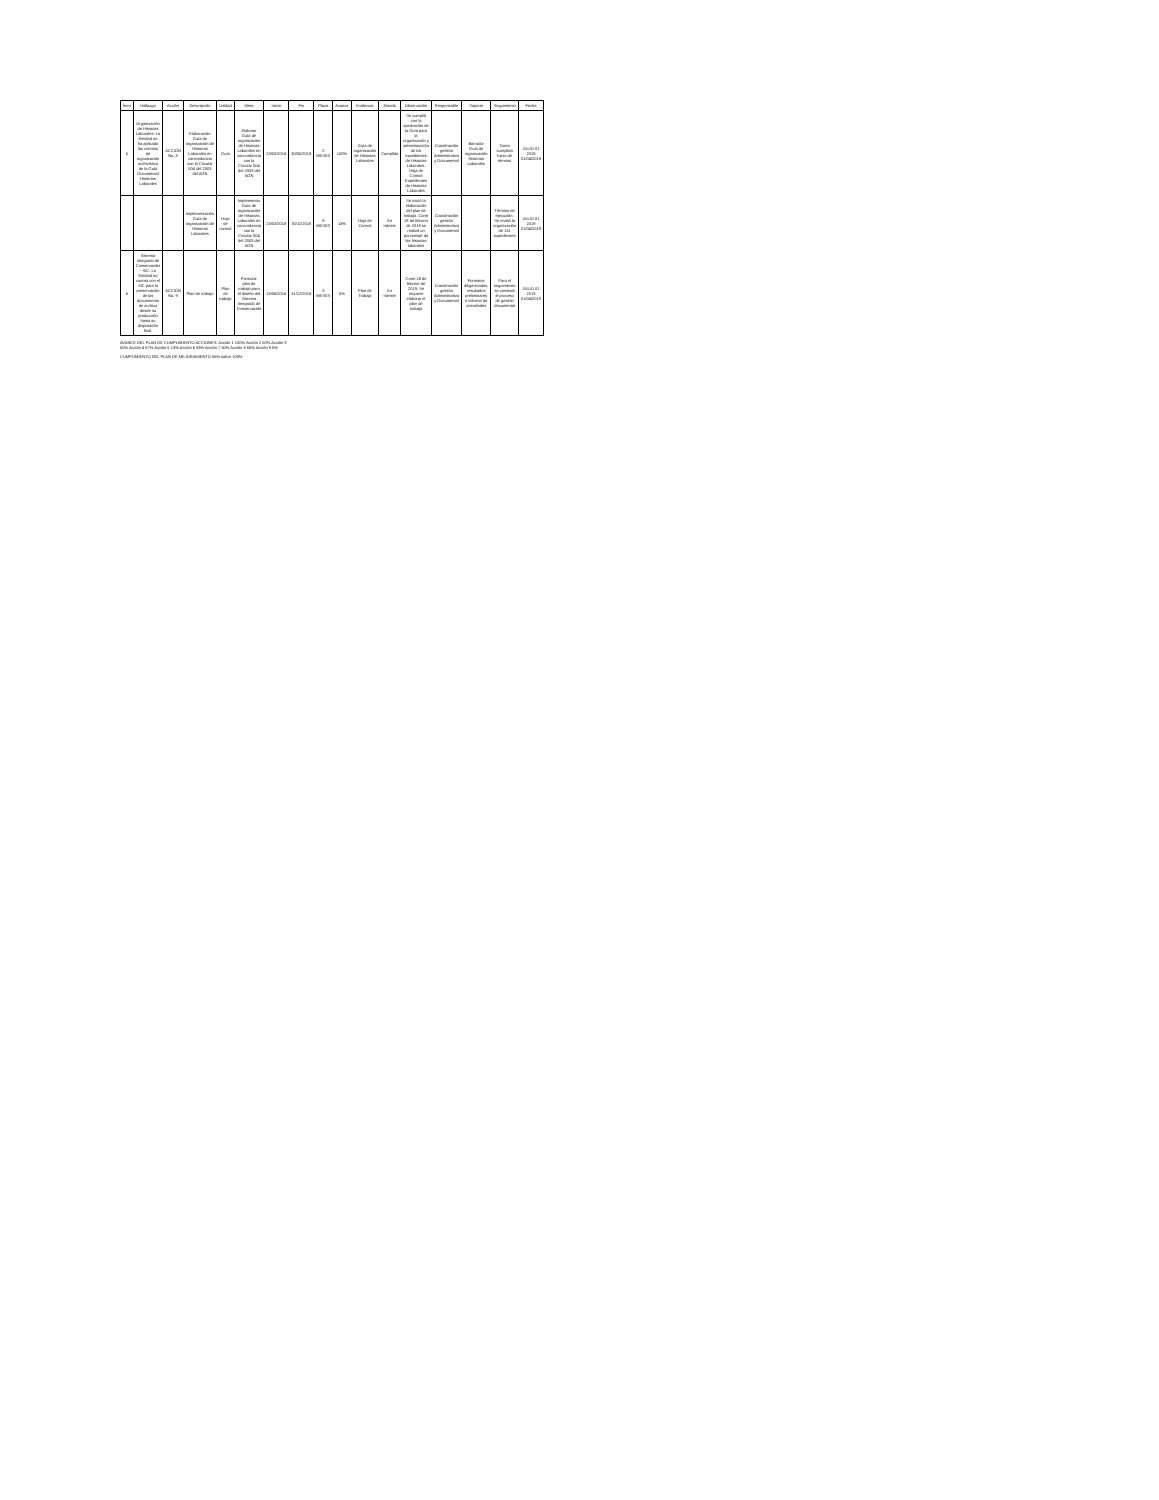| Ítem | Hallazgo | Acción | Descripción | Unidad | Meta | Inicio | Fin | Plazo | Avance | Evidencia | Estado | Observación | Responsable | Soporte | Seguimiento | Fecha |
| 5 | Organización de Historias Laborales: La Entidad no ha aplicado los criterios de organización archivística de la Guía Documental Historias Laborales | ACCIÓN No. 8 | Elaboración Guía de organización de Historias Laborales en concordancia con la Circular 004 del 2003 del AGN | Guía | Elaborar Guía de organización de Historias Laborales en concordancia con la Circular 004 del 2003 del AGN | 23/03/2018 | 30/05/2018 | 2 MESES | 100% | Guía de organización de Historias Laborales | Cumplida | Se cumplió con la aprobación de la Guía para la organización y administración de los expedientes de Historias Laborales. Hoja de Control Expedientes de Historias Laborales | Coordinación gestión Administrativa y Documental | Borrador Guía de organización Historias Laborales | Tarea cumplida fuera de término | JULIO 01 2019 01/04/2019 |
| | | | Implementación Guía de organización de Historias Laborales | Hoja de control | Implementar Guía de organización de Historias Laborales en concordancia con la Circular 004 del 2003 del AGN | 23/03/2018 | 30/11/2018 | 9 MESES | 13% | Hoja de Control | En trámite | Se inició la elaboración del plan de trabajo. Corte 28 de febrero de 2019 se realizó un porcentaje de las historias laborales | Coordinación gestión Administrativa y Documental | | Término de ejecución. Se revisó la organización de 131 expedientes | JULIO 01 2019 01/04/2019 |
| 6 | Sistema Integrado de Conservación - SIC: La Entidad no cuenta con el SIC para la preservación de los documentos de archivo desde su producción hasta su disposición final. | ACCIÓN No. 9 | Plan de trabajo | Plan de trabajo | Formular plan de trabajo para el diseño del Sistema Integrado de Conservación | 15/06/2018 | 31/12/2018 | 3 MESES | 0% | Plan de Trabajo | En trámite | Corte 28 de febrero de 2019. Se requiere elaborar el plan de trabajo | Coordinación gestión Administrativa y Documental | Formatos diligenciados, resultados preliminares e informe de actividades | Para el seguimiento se constató el proceso de gestión documental | JULIO 01 2019 01/04/2019 |
AVANCE DEL PLAN DE CUMPLIMIENTO ACCIONES: Acción 1 100% Acción 2 50% Acción 3 50% Acción 4 67% Acción 5 13% Acción 6 33% Acción 7 50% Acción 8 55% Acción 9 0%
CUMPLIMIENTO DEL PLAN DE MEJORAMIENTO 56% sobre 100%